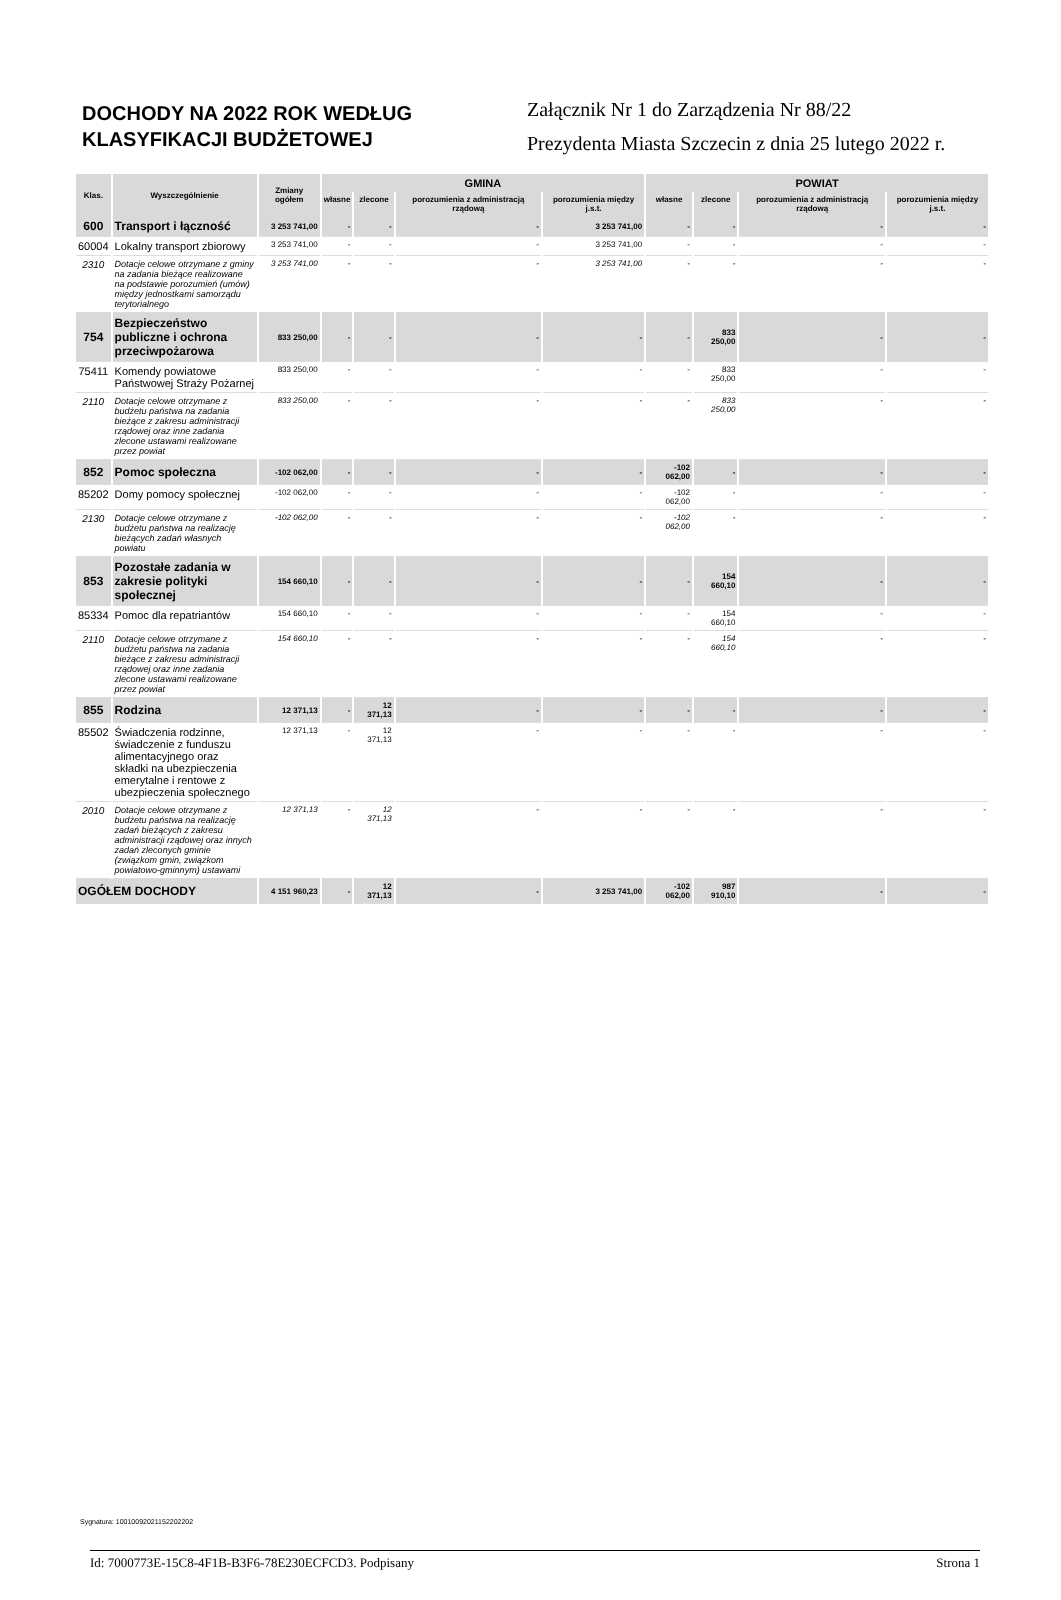DOCHODY NA 2022 ROK WEDŁUG KLASYFIKACJI BUDŻETOWEJ
Załącznik Nr 1 do Zarządzenia Nr 88/22
Prezydenta Miasta Szczecin z dnia 25 lutego 2022 r.
| Klas. | Wyszczególnienie | Zmiany ogółem | GMINA | | | | POWIAT | | | |
| --- | --- | --- | --- | --- | --- | --- | --- | --- | --- | --- |
| | | | własne | zlecone | porozumienia z administracją rządową | porozumienia między j.s.t. | własne | zlecone | porozumienia z administracją rządową | porozumienia między j.s.t. |
| 600 | Transport i łączność | 3 253 741,00 | - | - | - | 3 253 741,00 | - | - | - | - |
| 60004 | Lokalny transport zbiorowy | 3 253 741,00 | - | - | - | 3 253 741,00 | - | - | - | - |
| 2310 | Dotacje celowe otrzymane z gminy na zadania bieżące realizowane na podstawie porozumień (umów) między jednostkami samorządu terytorialnego | 3 253 741,00 | - | - | - | 3 253 741,00 | - | - | - | - |
| 754 | Bezpieczeństwo publiczne i ochrona przeciwpożarowa | 833 250,00 | - | - | - | - | - | 833 250,00 | - | - |
| 75411 | Komendy powiatowe Państwowej Straży Pożarnej | 833 250,00 | - | - | - | - | - | 833 250,00 | - | - |
| 2110 | Dotacje celowe otrzymane z budżetu państwa na zadania bieżące z zakresu administracji rządowej oraz inne zadania zlecone ustawami realizowane przez powiat | 833 250,00 | - | - | - | - | - | 833 250,00 | - | - |
| 852 | Pomoc społeczna | -102 062,00 | - | - | - | - | -102 062,00 | - | - | - |
| 85202 | Domy pomocy społecznej | -102 062,00 | - | - | - | - | -102 062,00 | - | - | - |
| 2130 | Dotacje celowe otrzymane z budżetu państwa na realizację bieżących zadań własnych powiatu | -102 062,00 | - | - | - | - | -102 062,00 | - | - | - |
| 853 | Pozostałe zadania w zakresie polityki społecznej | 154 660,10 | - | - | - | - | - | 154 660,10 | - | - |
| 85334 | Pomoc dla repatriantów | 154 660,10 | - | - | - | - | - | 154 660,10 | - | - |
| 2110 | Dotacje celowe otrzymane z budżetu państwa na zadania bieżące z zakresu administracji rządowej oraz inne zadania zlecone ustawami realizowane przez powiat | 154 660,10 | - | - | - | - | - | 154 660,10 | - | - |
| 855 | Rodzina | 12 371,13 | - | 12 371,13 | - | - | - | - | - | - |
| 85502 | Świadczenia rodzinne, świadczenie z funduszu alimentacyjnego oraz składki na ubezpieczenia emerytalne i rentowe z ubezpieczenia społecznego | 12 371,13 | - | 12 371,13 | - | - | - | - | - | - |
| 2010 | Dotacje celowe otrzymane z budżetu państwa na realizację zadań bieżących z zakresu administracji rządowej oraz innych zadań zleconych gminie (związkom gmin, związkom powiatowo-gminnym) ustawami | 12 371,13 | - | 12 371,13 | - | - | - | - | - | - |
| OGÓŁEM DOCHODY | | 4 151 960,23 | - | 12 371,13 | - | 3 253 741,00 | -102 062,00 | 987 910,10 | - | - |
Sygnatura: 10010092021152202202
Id: 7000773E-15C8-4F1B-B3F6-78E230ECFCD3. Podpisany Strona 1